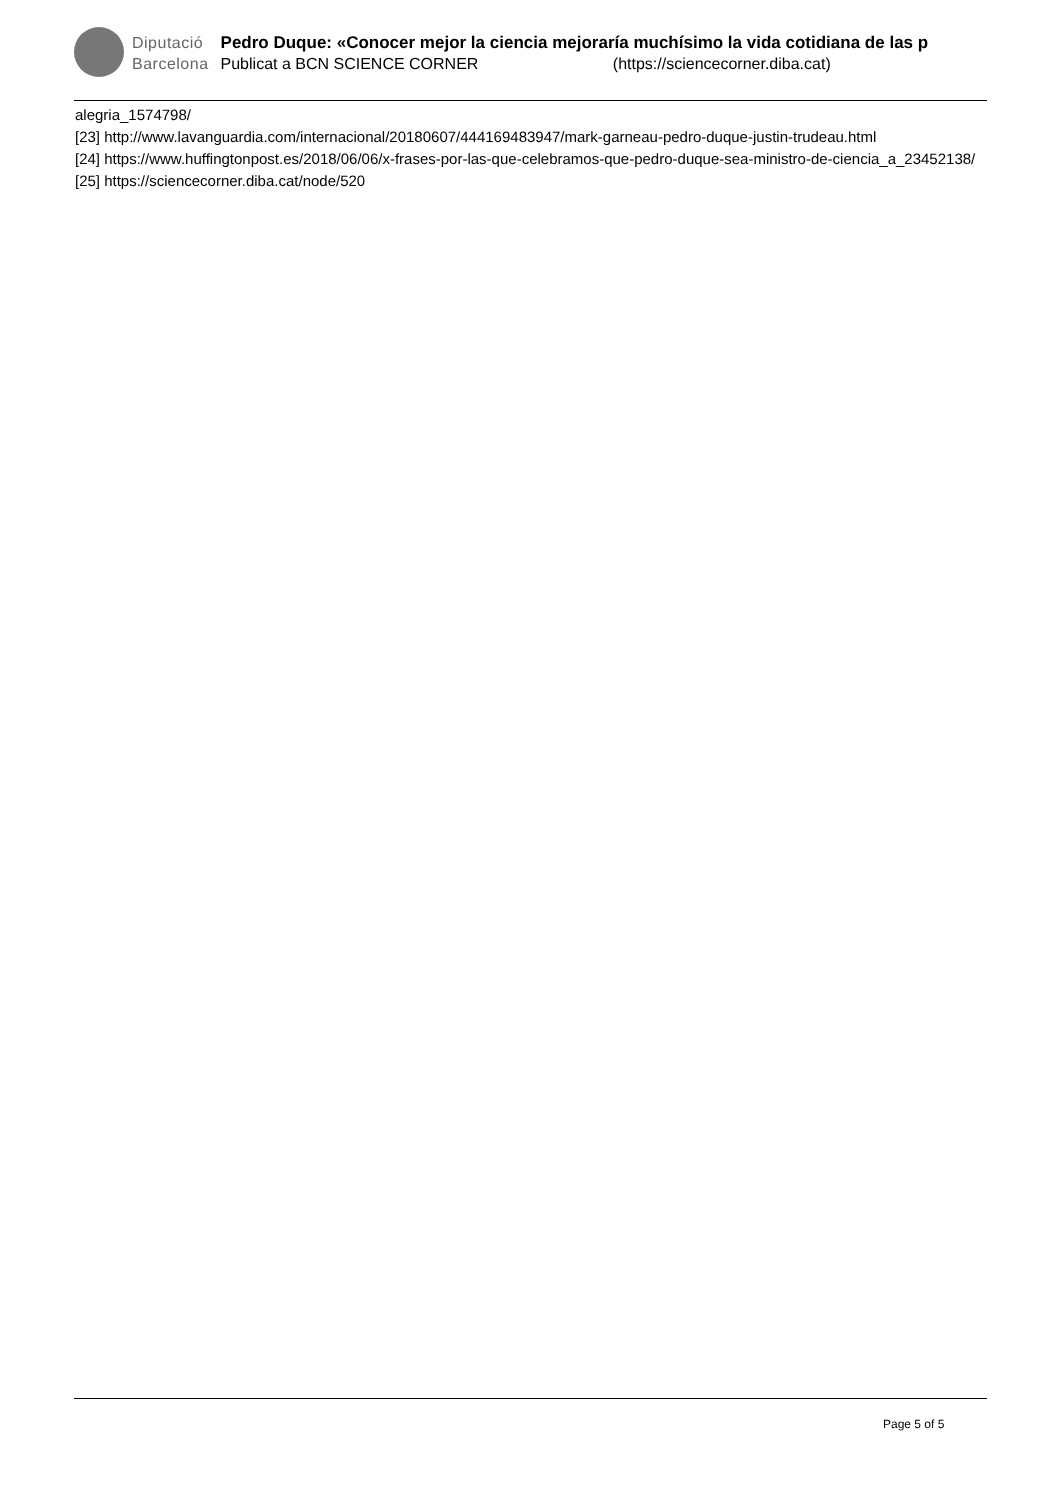Diputació
Barcelona
Pedro Duque: «Conocer mejor la ciencia mejoraría muchísimo la vida cotidiana de las p
Publicat a BCN SCIENCE CORNER (https://sciencecorner.diba.cat)
alegria_1574798/
[23] http://www.lavanguardia.com/internacional/20180607/444169483947/mark-garneau-pedro-duque-justin-trudeau.html
[24] https://www.huffingtonpost.es/2018/06/06/x-frases-por-las-que-celebramos-que-pedro-duque-sea-ministro-de-ciencia_a_23452138/
[25] https://sciencecorner.diba.cat/node/520
Page 5 of 5